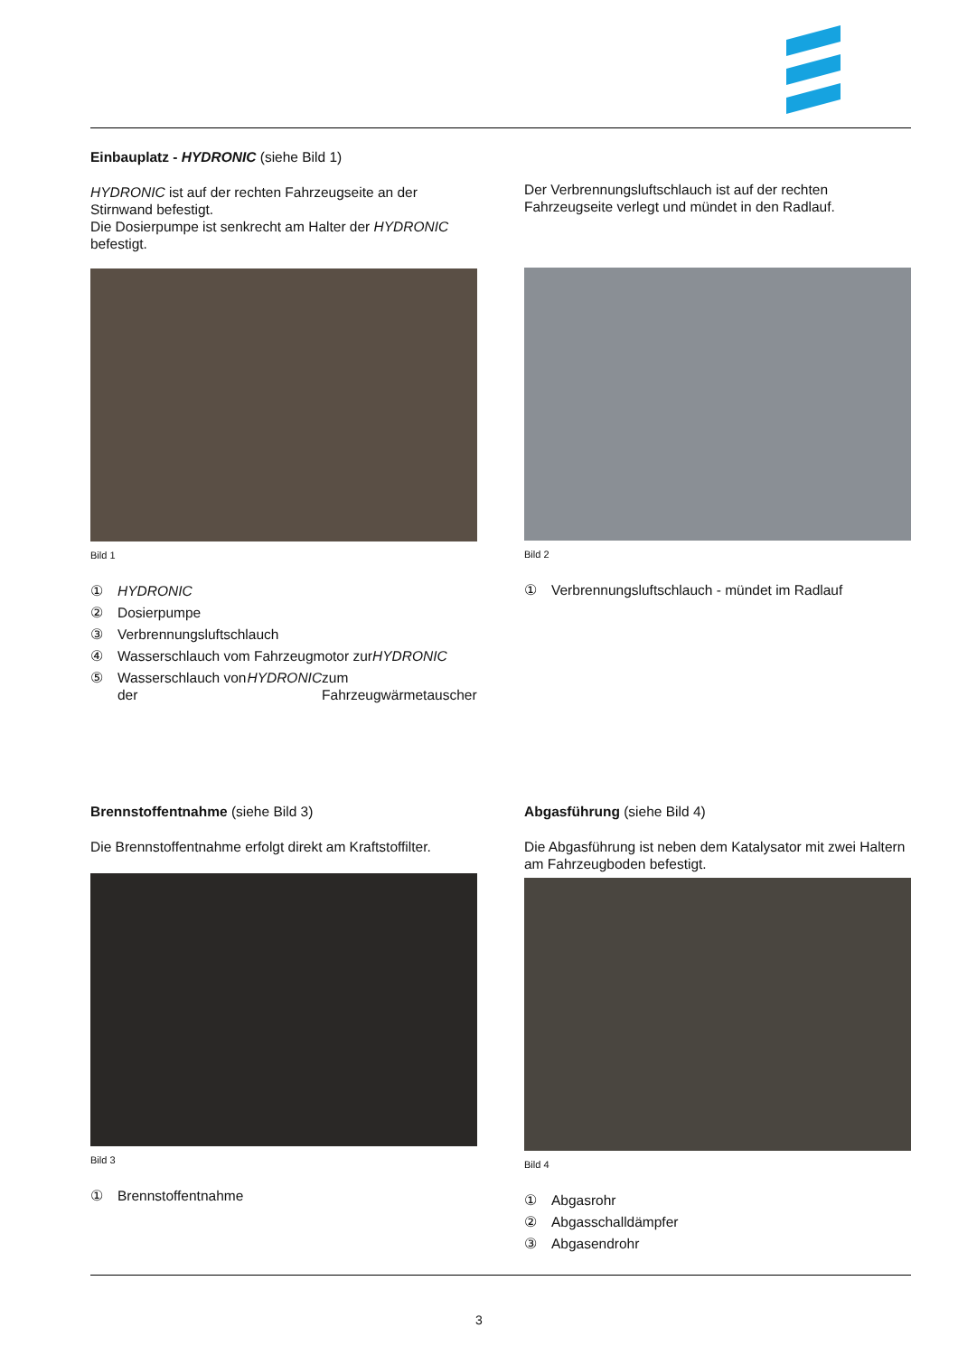Einbauplatz - HYDRONIC (siehe Bild 1)
HYDRONIC ist auf der rechten Fahrzeugseite an der Stirnwand befestigt.
Die Dosierpumpe ist senkrecht am Halter der HYDRONIC befestigt.
Bild 1
① HYDRONIC
② Dosierpumpe
③ Verbrennungsluftschlauch
④ Wasserschlauch vom Fahrzeugmotor zur HYDRONIC
⑤ Wasserschlauch von der HYDRONIC zum Fahrzeugwärmetauscher
Der Verbrennungsluftschlauch ist auf der rechten Fahrzeugseite verlegt und mündet in den Radlauf.
Bild 2
① Verbrennungsluftschlauch - mündet im Radlauf
Brennstoffentnahme (siehe Bild 3)
Die Brennstoffentnahme erfolgt direkt am Kraftstoffilter.
Bild 3
① Brennstoffentnahme
Abgasführung (siehe Bild 4)
Die Abgasführung ist neben dem Katalysator mit zwei Haltern am Fahrzeugboden befestigt.
Bild 4
① Abgasrohr
② Abgasschalldämpfer
③ Abgasendrohr
3